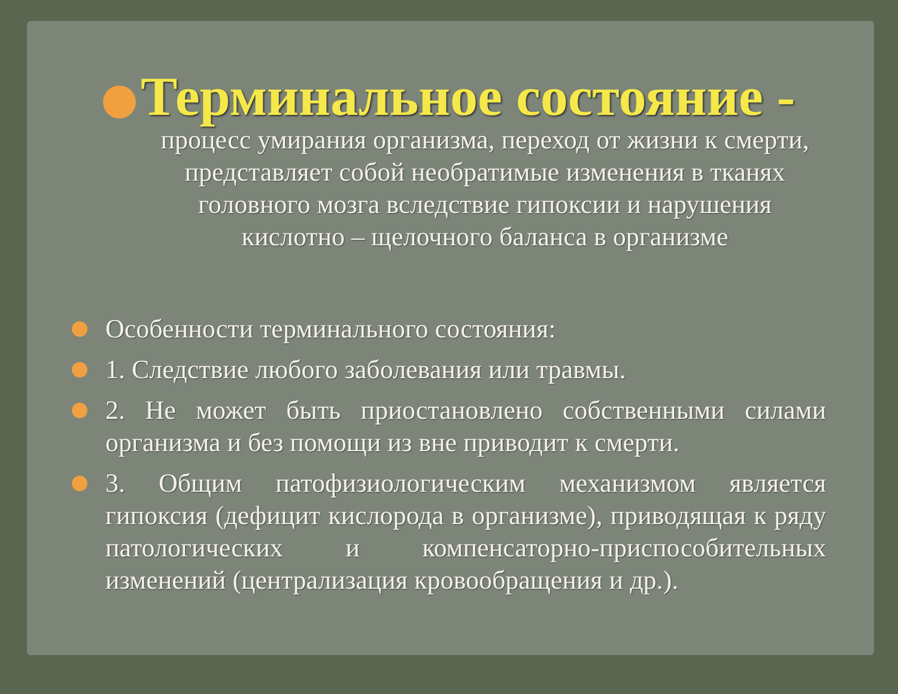Терминальное состояние -
процесс умирания организма, переход от жизни к смерти, представляет собой необратимые изменения в тканях головного мозга вследствие гипоксии и нарушения кислотно – щелочного баланса в организме
Особенности терминального состояния:
1. Следствие любого заболевания или травмы.
2. Не может быть приостановлено собственными силами организма и без помощи из вне приводит к смерти.
3. Общим патофизиологическим механизмом является гипоксия (дефицит кислорода в организме), приводящая к ряду патологических и компенсаторно-приспособительных изменений (централизация кровообращения и др.).